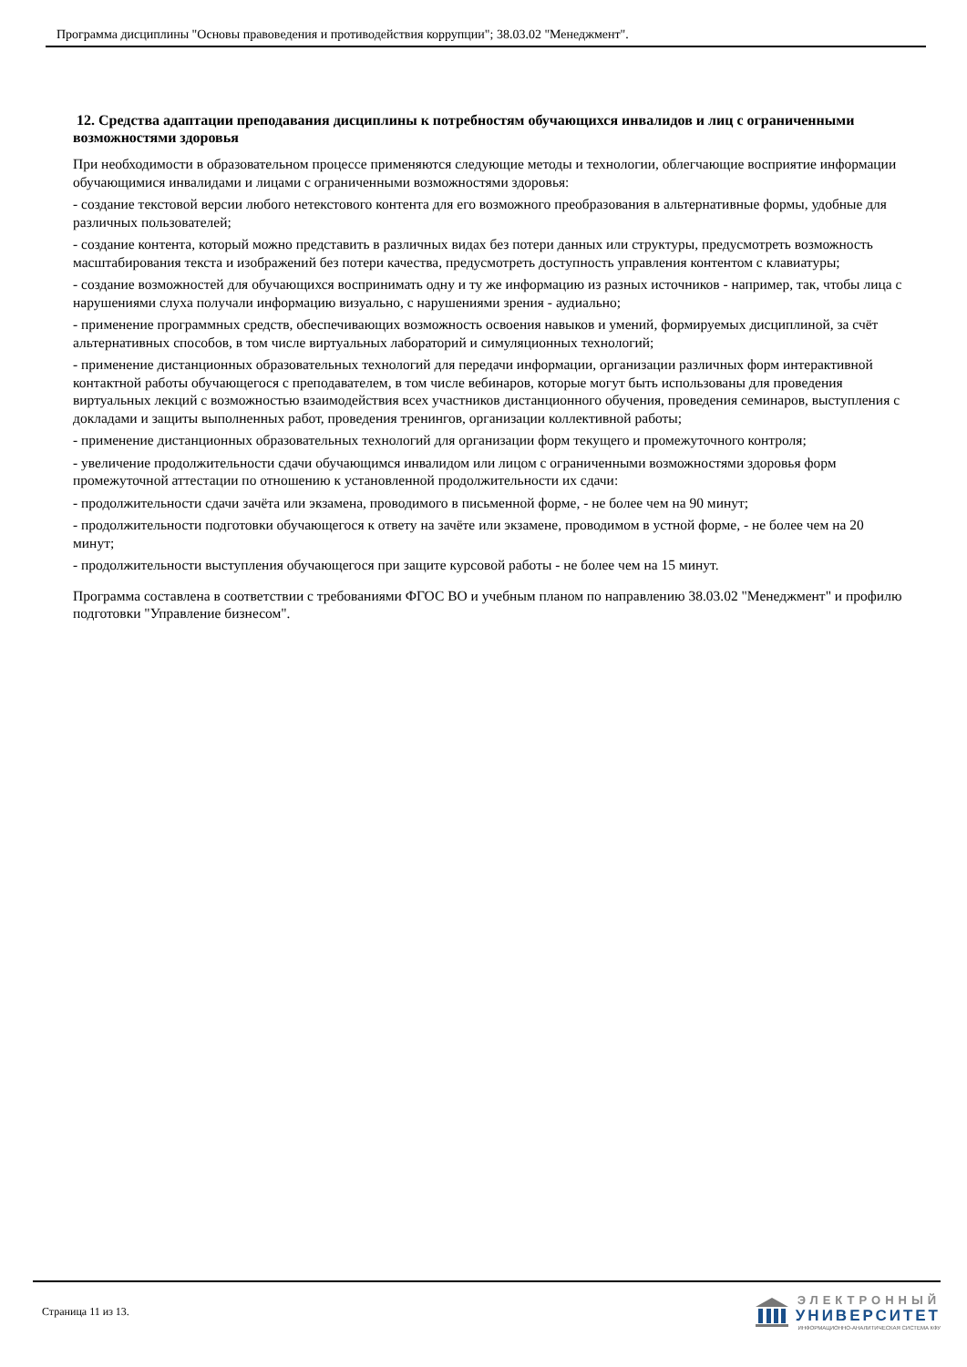Программа дисциплины "Основы правоведения и противодействия коррупции"; 38.03.02 "Менеджмент".
12. Средства адаптации преподавания дисциплины к потребностям обучающихся инвалидов и лиц с ограниченными возможностями здоровья
При необходимости в образовательном процессе применяются следующие методы и технологии, облегчающие восприятие информации обучающимися инвалидами и лицами с ограниченными возможностями здоровья:
- создание текстовой версии любого нетекстового контента для его возможного преобразования в альтернативные формы, удобные для различных пользователей;
- создание контента, который можно представить в различных видах без потери данных или структуры, предусмотреть возможность масштабирования текста и изображений без потери качества, предусмотреть доступность управления контентом с клавиатуры;
- создание возможностей для обучающихся воспринимать одну и ту же информацию из разных источников - например, так, чтобы лица с нарушениями слуха получали информацию визуально, с нарушениями зрения - аудиально;
- применение программных средств, обеспечивающих возможность освоения навыков и умений, формируемых дисциплиной, за счёт альтернативных способов, в том числе виртуальных лабораторий и симуляционных технологий;
- применение дистанционных образовательных технологий для передачи информации, организации различных форм интерактивной контактной работы обучающегося с преподавателем, в том числе вебинаров, которые могут быть использованы для проведения виртуальных лекций с возможностью взаимодействия всех участников дистанционного обучения, проведения семинаров, выступления с докладами и защиты выполненных работ, проведения тренингов, организации коллективной работы;
- применение дистанционных образовательных технологий для организации форм текущего и промежуточного контроля;
- увеличение продолжительности сдачи обучающимся инвалидом или лицом с ограниченными возможностями здоровья форм промежуточной аттестации по отношению к установленной продолжительности их сдачи:
- продолжительности сдачи зачёта или экзамена, проводимого в письменной форме, - не более чем на 90 минут;
- продолжительности подготовки обучающегося к ответу на зачёте или экзамене, проводимом в устной форме, - не более чем на 20 минут;
- продолжительности выступления обучающегося при защите курсовой работы - не более чем на 15 минут.
Программа составлена в соответствии с требованиями ФГОС ВО и учебным планом по направлению 38.03.02 "Менеджмент" и профилю подготовки "Управление бизнесом".
Страница 11 из 13.
ЭЛЕКТРОННЫЙ
УНИВЕРСИТЕТ
ИНФОРМАЦИОННО-АНАЛИТИЧЕСКАЯ СИСТЕМА КФУ